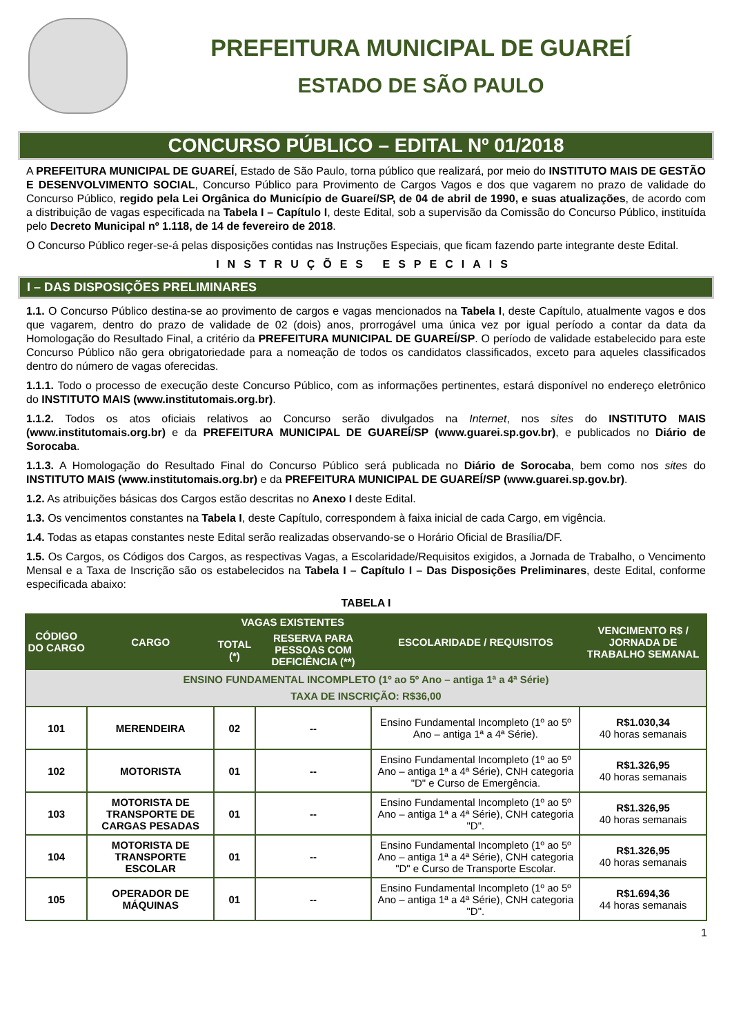PREFEITURA MUNICIPAL DE GUAREÍ
ESTADO DE SÃO PAULO
CONCURSO PÚBLICO – EDITAL Nº 01/2018
A PREFEITURA MUNICIPAL DE GUAREÍ, Estado de São Paulo, torna público que realizará, por meio do INSTITUTO MAIS DE GESTÃO E DESENVOLVIMENTO SOCIAL, Concurso Público para Provimento de Cargos Vagos e dos que vagarem no prazo de validade do Concurso Público, regido pela Lei Orgânica do Município de Guareí/SP, de 04 de abril de 1990, e suas atualizações, de acordo com a distribuição de vagas especificada na Tabela I – Capítulo I, deste Edital, sob a supervisão da Comissão do Concurso Público, instituída pelo Decreto Municipal nº 1.118, de 14 de fevereiro de 2018.
O Concurso Público reger-se-á pelas disposições contidas nas Instruções Especiais, que ficam fazendo parte integrante deste Edital.
INSTRUÇÕES ESPECIAIS
I – DAS DISPOSIÇÕES PRELIMINARES
1.1. O Concurso Público destina-se ao provimento de cargos e vagas mencionados na Tabela I, deste Capítulo, atualmente vagos e dos que vagarem, dentro do prazo de validade de 02 (dois) anos, prorrogável uma única vez por igual período a contar da data da Homologação do Resultado Final, a critério da PREFEITURA MUNICIPAL DE GUAREÍ/SP. O período de validade estabelecido para este Concurso Público não gera obrigatoriedade para a nomeação de todos os candidatos classificados, exceto para aqueles classificados dentro do número de vagas oferecidas.
1.1.1. Todo o processo de execução deste Concurso Público, com as informações pertinentes, estará disponível no endereço eletrônico do INSTITUTO MAIS (www.institutomais.org.br).
1.1.2. Todos os atos oficiais relativos ao Concurso serão divulgados na Internet, nos sites do INSTITUTO MAIS (www.institutomais.org.br) e da PREFEITURA MUNICIPAL DE GUAREÍ/SP (www.guarei.sp.gov.br), e publicados no Diário de Sorocaba.
1.1.3. A Homologação do Resultado Final do Concurso Público será publicada no Diário de Sorocaba, bem como nos sites do INSTITUTO MAIS (www.institutomais.org.br) e da PREFEITURA MUNICIPAL DE GUAREÍ/SP (www.guarei.sp.gov.br).
1.2. As atribuições básicas dos Cargos estão descritas no Anexo I deste Edital.
1.3. Os vencimentos constantes na Tabela I, deste Capítulo, correspondem à faixa inicial de cada Cargo, em vigência.
1.4. Todas as etapas constantes neste Edital serão realizadas observando-se o Horário Oficial de Brasília/DF.
1.5. Os Cargos, os Códigos dos Cargos, as respectivas Vagas, a Escolaridade/Requisitos exigidos, a Jornada de Trabalho, o Vencimento Mensal e a Taxa de Inscrição são os estabelecidos na Tabela I – Capítulo I – Das Disposições Preliminares, deste Edital, conforme especificada abaixo:
TABELA I
| CÓDIGO DO CARGO | CARGO | VAGAS EXISTENTES | | ESCOLARIDADE / REQUISITOS | VENCIMENTO R$ / JORNADA DE TRABALHO SEMANAL |
| --- | --- | --- | --- | --- | --- |
| | | TOTAL (*) | RESERVA PARA PESSOAS COM DEFICIÊNCIA (**) | | |
| ENSINO FUNDAMENTAL INCOMPLETO (1º ao 5º Ano – antiga 1ª a 4ª Série) TAXA DE INSCRIÇÃO: R$36,00 | | | | | |
| 101 | MERENDEIRA | 02 | -- | Ensino Fundamental Incompleto (1º ao 5º Ano – antiga 1ª a 4ª Série). | R$1.030,34 40 horas semanais |
| 102 | MOTORISTA | 01 | -- | Ensino Fundamental Incompleto (1º ao 5º Ano – antiga 1ª a 4ª Série), CNH categoria "D" e Curso de Emergência. | R$1.326,95 40 horas semanais |
| 103 | MOTORISTA DE TRANSPORTE DE CARGAS PESADAS | 01 | -- | Ensino Fundamental Incompleto (1º ao 5º Ano – antiga 1ª a 4ª Série), CNH categoria "D". | R$1.326,95 40 horas semanais |
| 104 | MOTORISTA DE TRANSPORTE ESCOLAR | 01 | -- | Ensino Fundamental Incompleto (1º ao 5º Ano – antiga 1ª a 4ª Série), CNH categoria "D" e Curso de Transporte Escolar. | R$1.326,95 40 horas semanais |
| 105 | OPERADOR DE MÁQUINAS | 01 | -- | Ensino Fundamental Incompleto (1º ao 5º Ano – antiga 1ª a 4ª Série), CNH categoria "D". | R$1.694,36 44 horas semanais |
1